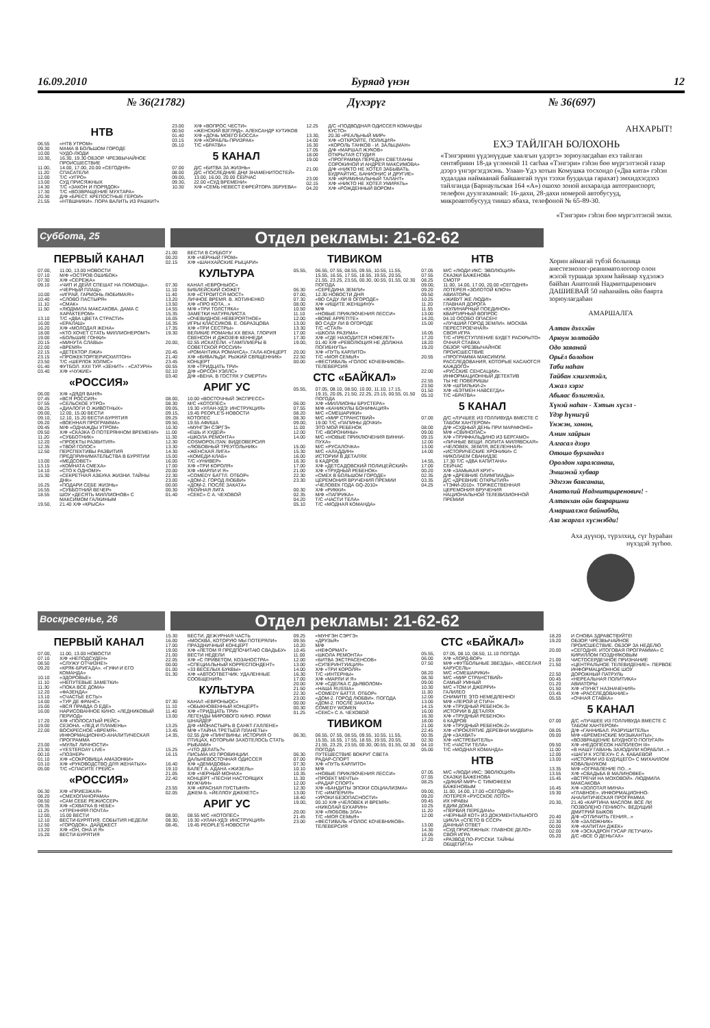16.09.2010 Буряад үнэн 12
№ 36(21782) Дүхэрүг № 36(697)
НТВ
06.55 «НТВ УТРОМ»
09.30 МАМА В БОЛЬШОМ ГОРОДЕ
10.00 ЧУДО-ЛЮДИ
10.30, 16.30, 19.30 ОБЗОР. ЧРЕЗВЫЧАЙНОЕ ПРОИСШЕСТВИЕ
11.00, 14.00, 17.00, 20.00 «СЕГОДНЯ»
11.20 СПАСАТЕЛИ
12.00 Т/С «УГРО»
13.00 СУД ПРИСЯЖНЫХ
14.30 Т/С «ЗАКОН И ПОРЯДОК»
17.30 Т/С «ВОЗВРАЩЕНИЕ МУХТАРА»
20.30 Д/Ф «БРЕСТ. КРЕПОСТНЫЕ ГЕРОИ»
21.55 «НТВШНИКИ». ПОРА ВАЛИТЬ ИЗ РАШКИ?»
23.00 Х/Ф «ВОПРОС ЧЕСТИ»
00.50 «ЖЕНСКИЙ ВЗГЛЯД». АЛЕКСАНДР КУТИКОВ
01.40 Х/Ф «ДОЧЬ МОЕГО БОССА»
03.15 Х/Ф «КОРАБЛЬ-ПРИЗРАК»
05.10 Т/С «БРАТВА»
5 КАНАЛ
07.00 Д/С «БИТВА ЗА ЖИЗНЬ»
08.00 Д/С «ПОСЛЕДНИЕ ДНИ ЗНАМЕНИТОСТЕЙ»
09.00, 13.00, 16.00, 20.00 СЕЙЧАС
09.30, 22.00 «СУД ВРЕМЕНИ»
10.30 Х/Ф «СЕМЬ НЕВЕСТ ЕФРЕЙТОРА ЗБРУЕВА»
12.25 Д/С «ПОДВОДНАЯ ОДИССЕЯ КОМАНДЫ КУСТО»
13.30, 20.30 «РЕАЛЬНЫЙ МИР»
14.00 Х/Ф «ОТКРОЙТЕ, ПОЛИЦИЯ»
16.30 «КОРОЛЬ ТАНКОВ - И. ЗАЛЬЦМАН»
17.05 Д/Ф «МАРШАЛ ЖУКОВ»
18.00 ОТКРЫТАЯ СТУДИЯ
19.00 «ПРОГРАММА ПЕРЕДАЧ СВЕТЛАНЫ СОРОКИНОЙ И АНДРЕЯ МАКСИМОВА»
21.00 Д/Ф «НИКТО НЕ ХОТЕЛ ЗАБЫВАТЬ. БУДРАЙТИС, БАНИОНИС И ДРУГИЕ»
23.00 Х/Ф «КРИМИНАЛЬНЫЙ ТАЛАНТ»
02.15 Х/Ф «НИКТО НЕ ХОТЕЛ УМИРАТЬ»
04.20 Х/Ф «РОЖДЕННЫЙ ВОРОМ»
АНХАРЫТ!
ЕХЭ ТАЙЛГАН БОЛОХОНЬ
«Тэнгэриин үүдэнүүдые хаалгын үдэртэ» зорюулагдаһан ехэ тайлган сентябриин 18-да үглөөнэй 11 сагһаа «Тэнгэри» гэһэн бөө мүргэлтэнэй газар дээрэ үнгэргэгдэхэнь. Улаан-Үдэ хотын Комушка тосхондо («Два кита» гэһэн худалдаа наймаанай байшангай зүүн тээхи буудалда гарахат) эмхидхэгдэхэ тайлганда (Барнаульская 164 «А») ошохо зоной анхаралда автотранспорт, телефон дуулгахамнай: 16-дахи, 28-дахи номерой автобусууд, микроавтобусууд тиишэ ябаха, телефоной № 65-89-30.
«Тэнгэри» гэһэн бөө мүргэлтэнэй эмхи.
Суббота, 25
Отдел рекламы: 21-62-62
ПЕРВЫЙ КАНАЛ
07.00, 11.00, 13.00 НОВОСТИ
07.10 М/Ф «ОСТРОВ ОШИБОК»
07.30 Х/Ф «СЕРЕЖА»
09.10 «ЧИП И ДЕЙЛ СПЕШАТ НА ПОМОЩЬ». «ЧЕРНЫЙ ПЛАЩ»
10.00 «ИГРАЙ, ГАРМОНЬ ЛЮБИМАЯ!»
10.40 «СЛОВО ПАСТЫРЯ»
11.10 «СМАК»
11.50 «ЛЮДМИЛА МАКСАКОВА. ДАМА С ХАРАКТЕРОМ»
13.10 Т/С «ДВА ЦВЕТА СТРАСТИ»
16.00 «ЕРАЛАШ»
16.20 Х/Ф «МОЛОДАЯ ЖЕНА»
18.00 «КТО ХОЧЕТ СТАТЬ МИЛЛИОНЕРОМ?»
19.00 «БОЛЬШИЕ ГОНКИ»
20.15 «МИНУТА СЛАВЫ»
22.00 «ВРЕМЯ»
22.15 «ДЕТЕКТОР ЛЖИ»
23.15 «ПРОЖЕКТОРПЕРИСХИЛТОН»
23.50 Т/С «ШЕРЛОК ХОЛМС»
01.40 ФУТБОЛ. XXII ТУР. «ЗЕНИТ» - «САТУРН»
03.40 Х/Ф «ЧУЖИЕ»
«РОССИЯ»
06.00 Х/Ф «ДЯДЯ ВАНЯ»
07.45 «ВСЯ РОССИЯ»
07.55 «СЕЛЬСКОЕ УТРО»
08.25 «ДИАЛОГИ О ЖИВОТНЫХ»
09.00, 12.00, 15.00 ВЕСТИ
09.10, 12.10, 15.20 ВЕСТИ-БУРЯТИЯ
09.20 «ВОЕННАЯ ПРОГРАММА»
09.45 М/Ф «ОДНАЖДЫ УТРОМ»
09.50 Х/Ф «СКАЗКА О ПОТЕРЯННОМ ВРЕМЕНИ»
11.20 «СУББОТНИК»
12.20 «ПРОЕКТЫ РАЗВИТИЯ»
12.35 «ТВОЙ ГОЛОС»
12.50 ПЕРСПЕКТИВЫ РАЗВИТИЯ ПРЕДПРИНИМАТЕЛЬСТВА В БУРЯТИИ
13.00 «МЕДСОВЕТ»
13.15 «КОМНАТА СМЕХА»
14.10 «СТО К ОДНОМУ»
15.30 «СЕКРЕТНАЯ АЗБУКА ЖИЗНИ. ТАЙНЫ ДНК»
16.25 «ПОДАРИ СЕБЕ ЖИЗНЬ»
16.55 «СУББОТНИЙ ВЕЧЕР»
18.55 ШОУ «ДЕСЯТЬ МИЛЛИОНОВ» С МАКСИМОМ ГАЛКИНЫМ
19.50, 21.40 Х/Ф «КРЫСА»
21.00 ВЕСТИ В СУББОТУ
00.20 Х/Ф «ЧЕРНЫЙ ГРОМ»
02.15 Х/Ф «ШАНХАЙСКИЕ РЫЦАРИ»
КУЛЬТУРА
07.30 КАНАЛ «ЕВРОНЬЮС»
11.10 БИБЛЕЙСКИЙ СЮЖЕТ
11.40 Х/Ф «СТРОИТСЯ МОСТ»
13.20 ЛИЧНОЕ ВРЕМЯ. В. ХОТИНЕНКО
13.50 Х/Ф «ПРО КОТА...»
14.55 М/Ф «ТРИ ТОЛСТЯКА»
15.35 ЗАМЕТКИ НАТУРАЛИСТА
16.05 «ОЧЕВИДНОЕ-НЕВЕРОЯТНОЕ»
16.35 ИГРЫ КЛАССИКОВ. Е. ОБРАЗЦОВА
17.35 Х/Ф «ТРИ СЕСТРЫ»
19.30 ВЕЛИКИЕ РОМАНЫ XX ВЕКА. ГЛОРИЯ СВЕНСОН И ДЖОЗЕФ КЕННЕДИ
20.00, 02.55 ИСКАТЕЛИ. «ТАМПЛИЕРЫ В СОВЕТСКОЙ РОССИИ»
20.45 «РОМАНТИКА РОМАНСА». ГАЛА-КОНЦЕРТ
21.40 Х/Ф «ВИВАЛЬДИ. РЫЖИЙ СВЯЩЕННИК»
23.45 КОНЦЕРТ
00.55 Х/Ф «ТРИДЦАТЬ ТРИ»
02.10 Д/Ф «ОРСОН УЭЛЛС»
03.40 Д/Ф «ВЕНА. В ГОСТЯХ У СМЕРТИ»
АРИГ УС
08.00, 10.00 «ВОСТОЧНЫЙ ЭКСПРЕСС»
08.30 М/С «КОТОПЕС»
09.05, 19.30 «УЛАН-УДЭ: ИНСТРУКЦИЯ»
09.15, 19.45 PEOPLE'S-НОВОСТИ
09.25 КОТОПЕС
09.50, 19.55 АФИША
10.30 «МУНГЭН СЭРГЭ»
11.00 «ЕШЬ И ХУДЕЙ»
11.30 «ШКОЛА РЕМОНТА»
12.30 COSMOPOLITAN: ВИДЕОВЕРСИЯ
13.30 «ЛЮБОВНЫЙ ТРЕУГОЛЬНИК»
14.30 «ЖЕНСКАЯ ЛИГА»
15.00 «КОМЕДИ-КЛАБ»
16.00 Т/С «УНИВЕР»
17.00 Х/Ф «ТРИ КОРОЛЯ»
20.00 Х/Ф «МАРЛИ И Я»
22.30 «COMEDY БАТТЛ. ОТБОР»
23.00 «ДОМ-2. ГОРОД ЛЮБВИ»
00.00 «ДОМ-2. ПОСЛЕ ЗАКАТА»
00.30 УБОЙНАЯ ЛИГА
01.40 «СЕКС» С А. ЧЕХОВОЙ
ТИВИКОМ
05.55, 06.55, 07.55, 08.55, 09.55, 10.55, 11.55, 15.55, 16.55, 17.55, 18.55, 19.55, 20.55, 21.55, 23.25, 23.55, 00.30, 00.55, 01.55, 02.30 ПОГОДА
06.30 «СЕРЕДИНА ЗЕМЛИ»
07.00, 12.30 НОВОСТИ ДНЯ
07.30 «ВО САДУ ЛИ В ОГОРОДЕ»
08.00 Х/Ф «ИЩИТЕ ЖЕНЩИНУ»
10.50 М/Ф
11.10 «НОВЫЕ ПРИКЛЮЧЕНИЯ ЛЕССИ»
12.00 «BONE APPETITE»
13.00 ВО САДУ ЛИ В ОГОРОДЕ
13.30 Т/С «СТАЯ»
17.00 «ШКОЛА РАЗУМА»
17.30 Х/Ф «ГДЕ НАХОДИТСЯ НОФЕЛЕТ»
19.00, 01.40 Х/Ф «РЕВОЛЮЦИЯ НЕ ДОЛЖНА ПОГИБНУТЬ»
20.00 Х/Ф «ПУТЬ КАРЛИТО»
22.50 Т/С «МОЯ СЕМЬЯ»
00.00 «ФЕСТИВАЛЬ «ГОЛОС КОЧЕВНИКОВ». ТЕЛЕВЕРСИЯ
СТС «БАЙКАЛ»
05.55, 07.05, 08.10, 08.50, 10.00, 11.10, 17.15, 19.15, 20.05, 21.50, 22.25, 23.15, 00.55, 01.50 ПОГОДА
06.00 Х/Ф «МИЛЛИОНЫ БРУСТЕРА»
07.55 М/Ф «КАНИКУЛЫ БОНИФАЦИЯ»
08.20 М/С «СМЕШАРИКИ»
08.30 М/С «МИР СТРАНСТВИЙ»
09.00, 19.00 Т/С «ПАПИНЫ ДОЧКИ»
11.00 ЭТО МОЙ РЕБЕНОК
12.00 Т/С «ВОРОНИНЫ»
14.00 М/С «НОВЫЕ ПРИКЛЮЧЕНИЯ ВИННИ-ПУХА»
15.00 М/С «РУСАЛОЧКА»
15.30 М/С «АЛАДДИН»
16.00 ИСТОРИИ В ДЕТАЛЯХ
16.30 6 КАДРОВ
17.00 Х/Ф «ДЕТСАДОВСКИЙ ПОЛИЦЕЙСКИЙ»
21.00 Х/Ф «ТРУДНЫЙ РЕБЕНОК»
22.30 «СМЕХ В БОЛЬШОМ ГОРОДЕ»
23.30 ЦЕРЕМОНИЯ ВРУЧЕНИЯ ПРЕМИИ «ЧЕЛОВЕК ГОДА GQ-2010»
00.30 Х/Ф «РИККИ»
02.35 М/Ф «ПАПРИКА»
04.20 Т/С «ЧАСТИ ТЕЛА»
05.10 Т/С «МОДНАЯ КОМАНДА»
НТВ
07.05 М/С «ЛЮДИ ИКС: ЭВОЛЮЦИЯ»
07.55 СКАЗКИ БАЖЕНОВА
08.25 СМОТР
09.00, 11.00, 14.00, 17.00, 20.00 «СЕГОДНЯ»
09.20 ЛОТЕРЕЯ «ЗОЛОТОЙ КЛЮЧ»
09.50 АВИАТОРЫ
10.25 «ЖИВУТ ЖЕ ЛЮДИ!»
11.20 ГЛАВНАЯ ДОРОГА
11.55 «КУЛИНАРНЫЙ ПОЕДИНОК»
13.00 КВАРТИРНЫЙ ВОПРОС
14.20, 04.10 ОСОБО ОПАСЕН!
15.00 «ЛУЧШИЙ ГОРОД ЗЕМЛИ». МОСКВА ПЕРЕСТРОЕЧНАЯ»
16.05 СВОЯ ИГРА
17.20 Т/С «ПРЕСТУПЛЕНИЕ БУДЕТ РАСКРЫТО»
18.20 ОЧНАЯ СТАВКА
19.20 ОБЗОР. ЧРЕЗВЫЧАЙНОЕ ПРОИСШЕСТВИЕ
20.55 «ПРОГРАММА МАКСИМУМ. РАССЛЕДОВАНИЯ, КОТОРЫЕ КАСАЮТСЯ КАЖДОГО»
22.00 «РУССКИЕ СЕНСАЦИИ». ИНФОРМАЦИОННЫЙ ДЕТЕКТИВ
22.55 ТЫ НЕ ПОВЕРИШЬ!
23.50 Х/Ф «ШПИЛЬКИ-2»
01.50 Х/Ф «БЭТМЕН НАВСЕГДА»
05.10 Т/С «БРАТВА»
5 КАНАЛ
07.00 Д/С «ЛУЧШЕЕ ИЗ ГОЛЛИВУДА ВМЕСТЕ С ТАБОМ ХАНТЕРОМ»
08.00 Д/Ф «СУДНЫЙ ДЕНЬ ПРИ МАРАФОНЕ»
09.00 М/Ф «СВИНОПАС»
09.15 Х/Ф «ТРУФФАЛЬДИНО ИЗ БЕРГАМО»
12.00 «ЛИЧНЫЕ ВЕЩИ. ЛОЛИТА МИЛЯВСКАЯ»
13.00 «ЧЕЛОВЕК, ЗЕМЛЯ, ВСЕЛЕННАЯ»
14.00 «ИСТОРИЧЕСКИЕ ХРОНИКИ» С НИКОЛАЕМ СВАНИДЗЕ
14.55, 17.30 Т/С «ДВА КАПИТАНА»
17.00 СЕЙЧАС
00.20 Х/Ф «ЗАМЫКАЯ КРУГ»
02.35 Д/Ф «ДРЕВНИЕ ОЛИМПИАДЫ»
03.35 Д/С «ДРЕВНИЕ ОТКРЫТИЯ»
04.25 «ТЭФИ-2010». ТОРЖЕСТВЕННАЯ ЦЕРЕМОНИЯ ВРУЧЕНИЯ НАЦИОНАЛЬНОЙ ТЕЛЕВИЗИОННОЙ ПРЕМИИ
Хорин аймагай түбэй больница анестезиолог-реаниматологоор олон жэлэй туршада эрхим һайнаар хүдэлжэ байһан Анатолий Надмитцыренович ДАШИЕВАЙ 50 наһанайнь ойн баярта зорюулагдаһан
АМАРШАЛГА
Алтан дэлхэйн
Арюун золтойдо
Одо заяанай
Орьёл болоһон
Таби наһан
Тайбан хэшэгтэйл,
Ажал хэрэг
Абьяас бэлигтэйл.
Хүнэй наһан - Хэтын хүсэл -
Үдэр һүнигүй
Үнжэн, хонон,
Амин хайрын
Алгасал дээрэ
Отошо бурхандал
Оролдон харалсанаш,
Эмшэнэй хубяар
Эдэгээн баясанаш,
Анатолий Надмитцыренович! -
Алтанхан ойн баяраршни
Амаршалжа байнабди,
Аза жаргал хүсэнэбди!
Аха дүүнэр, түрэлхид, сүг һураһан нүхэдэй зүгһөө.
Воскресенье, 26
Отдел рекламы: 21-62-62
ПЕРВЫЙ КАНАЛ
07.00, 11.00, 13.00 НОВОСТИ
07.10 Х/Ф «НЕПОДСУДЕН»
08.50 «СЛУЖУ ОТЧИЗНЕ!»
09.20 «КРЯК-БРИГАДА». «ГУФИ И ЕГО КОМАНДА»
10.10 «ЗДОРОВЬЕ»
11.10 «НЕПУТЕВЫЕ ЗАМЕТКИ»
11.30 «ПОКА ВСЕ ДОМА»
12.20 «ФАЗЕНДА»
13.10 «СЧАСТЬЕ ЕСТЬ!»
14.00 «ТУР ДЕ ФРАНС»
15.00 «ВСЯ ПРАВДА О ЕДЕ»
16.00 НАРИСОВАННОЕ КИНО. «ЛЕДНИКОВЫЙ ПЕРИОД»
17.20 Х/Ф «ПОЛОСАТЫЙ РЕЙС»
19.00 СЕЗОНА. «ЛЕД И ПЛАМЕНЬ»
22.00 ВОСКРЕСНОЕ «ВРЕМЯ». ИНФОРМАЦИОННО-АНАЛИТИЧЕСКАЯ ПРОГРАММА
23.00 «МУЛЬТ ЛИЧНОСТИ»
23.30 «YESTERDAY LIVE»
00.10 «ПОЗНЕР»
01.10 Х/Ф «СОКРОВИЩА АМАЗОНКИ»
03.10 Х/Ф «РУКОВОДСТВО ДЛЯ ЖЕНАТЫХ»
05.00 Т/С «СПАСИТЕ ГРЕЙС»
«РОССИЯ»
06.30 Х/Ф «ПРИЕЗЖАЯ»
08.20 «СМЕХОПАНОРАМА»
08.50 «САМ СЕБЕ РЕЖИССЕР»
09.35 Х/Ф «СХВАТКА В НЕБЕ»
11.25 «УТРЕННЯЯ ПОЧТА»
12.00, 15.00 ВЕСТИ
12.10 ВЕСТИ-БУРЯТИЯ. СОБЫТИЯ НЕДЕЛИ
12.50 «ГОРОДОК». ДАЙДЖЕСТ
13.20 Х/Ф «ОН, ОНА И Я»
15.20 ВЕСТИ-БУРЯТИЯ
15.30 ВЕСТИ. ДЕЖУРНАЯ ЧАСТЬ
16.00 «МОСКВА, КОТОРУЮ МЫ ПОТЕРЯЛИ»
17.00 ПРАЗДНИЧНЫЙ КОНЦЕРТ
19.00 Х/Ф «ЛЕТОМ Я ПРЕДПОЧИТАЮ СВАДЬБУ»
21.00 ВЕСТИ НЕДЕЛИ
22.05 Х/Ф «С ПРИВЕТОМ, КОЗАНОСТРА»
00.00 «СПЕЦИАЛЬНЫЙ КОРРЕСПОНДЕНТ»
01.00 «33 ВЕСЕЛЫХ БУКВЫ»
01.30 Х/Ф «АВТООТВЕТЧИК: УДАЛЕННЫЕ СООБЩЕНИЯ»
КУЛЬТУРА
07.30 КАНАЛ «ЕВРОНЬЮС»
11.10 «ОБЫКНОВЕННЫЙ КОНЦЕРТ»
11.40 Х/Ф «ТРИДЦАТЬ ТРИ»
13.00 ЛЕГЕНДЫ МИРОВОГО КИНО. РОМИ ШНАЙДЕР
13.25 Д/Ф «МОНАСТЫРЬ В САНКТ-ГАЛЛЕНЕ»
13.45 М/Ф «ТАЙНА ТРЕТЬЕЙ ПЛАНЕТЫ»
14.35, 02.55 Д/Ф «ПИНГВИНЫ. ИСТОРИЯ О ПТИЦАХ, КОТОРЫМ ЗАХОТЕЛОСЬ СТАТЬ РЫБАМИ»
15.25 «ЧТО ДЕЛАТЬ?»
16.15 ПИСЬМА ИЗ ПРОВИНЦИИ. ДАЛЬНЕВОСТОЧНАЯ ОДИССЕЯ
16.40 Х/Ф «ДЕМИДОВЫ»
19.10 БАЛЕТ А. АДАНА «ЖИЗЕЛЬ»
21.05 Х/Ф «ЧЕРНЫЙ МОНАХ»
22.40 КОНЦЕРТ «ПЕСНИ НАСТОЯЩИХ МУЖЧИН»
23.55 Х/Ф «КРАСНАЯ ПУСТЫНЯ»
02.05 ДЖЕМ-5. «ЙЕЛЛОУ ДЖЕКЕТС»
АРИГ УС
08.00, 08.55 М/С «КОТОПЕС»
08.30, 19.30 «УЛАН-УДЭ: ИНСТРУКЦИЯ»
08.45, 19.45 PEOPLE'S-НОВОСТИ
09.25 «МУНГЭН СЭРГЭ»
09.55 «ДРУЗЬЯ»
10.20 М/Ф
10.45 «НЕФОРМАТ»
11.00 «ШКОЛА РЕМОНТА»
12.00 «БИТВА ЭКСТРАСЕНСОВ»
13.00 «СУПЕРИНТУИЦИЯ»
14.00 Х/Ф «ТРИ КОРОЛЯ»
16.30 Т/С «ИНТЕРНЫ»
17.00 Х/Ф «МАРЛИ И Я»
20.00 Х/Ф «СДЕЛКА С ДЬЯВОЛОМ»
21.50 «НАША RUSSIA»
22.30 «COMEDY БАТТЛ. ОТБОР»
23.00 «ДОМ-2. ГОРОД ЛЮБВИ». ПОГОДА
00.00 «ДОМ-2. ПОСЛЕ ЗАКАТА»
00.30 COMEDY WOMEN
01.25 «СЕКС» С А. ЧЕХОВОЙ
ТИВИКОМ
06.30, 06.55, 07.55, 08.55, 09.55, 10.55, 11.55, 15.55, 16.55, 17.55, 18.55, 19.55, 20.55, 21.55, 23.25, 23.55, 00.30, 00.55, 01.55, 02.30 ПОГОДА
06.30 ПУТЕШЕСТВИЕ ВОКРУГ СВЕТА
07.00 РАДАР-СПОРТ
07.30 Х/Ф «ПУТЬ КАРЛИТО»
10.10 М/Ф
10.35 «НОВЫЕ ПРИКЛЮЧЕНИЯ ЛЕССИ»
11.30 «ПРОЕКТ МЕЧТЫ»
12.00 «РАДАР СПОРТ»
12.30 Х/Ф «БАНДИТЫ ЭПОХИ СОЦИАЛИЗМА»
13.00 Т/С «ИМПЕРИЯ»
18.40 «УРОКИ БЕЗОПАСНОСТИ»
19.00, 00.10 Х/Ф «ЧЕЛОВЕК И ВРЕМЯ»: «НИКОЛАЙ БУХАРИН»
20.00 Х/Ф «ЛЮБОВЬ ЗЛА»
21.45 Т/С «МОЯ СЕМЬЯ»
23.00 «ФЕСТИВАЛЬ «ГОЛОС КОЧЕВНИКОВ». ТЕЛЕВЕРСИЯ
СТС «БАЙКАЛ»
05.55, 07.05, 08.10, 08.50, 11.10 ПОГОДА
06.00 Х/Ф «ЛОРД-ВОР»
07.50 М/Ф «ФУТБОЛЬНЫЕ ЗВЕЗДЫ», «ВЕСЕЛАЯ КАРУСЕЛЬ»
08.20 М/С «СМЕШАРИКИ»
08.30 М/С «МИР СТРАНСТВИЙ»
09.00 САМЫЙ УМНЫЙ
10.30 М/С «ТОМ И ДЖЕРРИ»
11.00 ГАЛИЛЕО
12.00 СНИМИТЕ ЭТО НЕМЕДЛЕННО!
13.00 М/Ф «ЛЕРОЙ И СТИЧ»
14.15 Х/Ф «ТРУДНЫЙ РЕБЕНОК-3»
16.00 ИСТОРИИ В ДЕТАЛЯХ
16.30 Х/Ф «ТРУДНЫЙ РЕБЕНОК»
18.00 6 КАДРОВ
21.00 Х/Ф «ТРУДНЫЙ РЕБЕНОК-2»
22.45 Х/Ф «ПРОКЛЯТИЕ ДЕРЕВНИ МИДВИЧ»
00.35 Д/Ф «ЗАХВАТ»
02.30 Х/Ф «ИСТРЕБИТЕЛЬ»
04.10 Т/С «ЧАСТИ ТЕЛА»
05.00 Т/С «МОДНАЯ КОМАНДА»
НТВ
07.05 М/С «ЛЮДИ ИКС: ЭВОЛЮЦИЯ»
07.55 СКАЗКИ БАЖЕНОВА
08.25 «ДИКИЙ МИР» С ТИМОФЕЕМ БАЖЕНОВЫМ
09.00, 11.00, 14.00, 17.00 «СЕГОДНЯ»
09.20 ЛОТЕРЕЯ «РУССКОЕ ЛОТО»
09.45 ИХ НРАВЫ
10.25 ЕДИМ ДОМА
11.20 «ПЕРВАЯ ПЕРЕДАЧА»
12.00 «ЧЕРНЫЙ КОТ» ИЗ ДОКУМЕНТАЛЬНОГО ЦИКЛА «СПЕТО В СССР»
13.00 ДАЧНЫЙ ОТВЕТ
14.30 «СУД ПРИСЯЖНЫХ: ГЛАВНОЕ ДЕЛО»
16.05 СВОЯ ИГРА
17.20 «РАЗВОД ПО-РУССКИ. ТАЙНЫ ОБЩЕПИТА»
18.20 И СНОВА ЗДРАВСТВУЙТЕ!
19.20 ОБЗОР. ЧРЕЗВЫЧАЙНОЕ ПРОИСШЕСТВИЕ. ОБЗОР ЗА НЕДЕЛЮ
20.00 «СЕГОДНЯ. ИТОГОВАЯ ПРОГРАММА» С КИРИЛЛОМ ПОЗДНЯКОВЫМ
21.00 ЧИСТОСЕРДЕЧНОЕ ПРИЗНАНИЕ
21.50 «ЦЕНТРАЛЬНОЕ ТЕЛЕВИДЕНИЕ». ПЕРВОЕ ИНФОРМАЦИОННОЕ ШОУ
22.50 ДОРОЖНЫЙ ПАТРУЛЬ
00.45 «НЕРЕАЛЬНАЯ ПОЛИТИКА»
01.20 АВИАТОРЫ
01.50 Х/Ф «ПУНКТ НАЗНАЧЕНИЯ»
03.45 Х/Ф «РАССЛЕДОВАНИЕ»
05.55 «ОЧНАЯ СТАВКА»
5 КАНАЛ
07.00 Д/С «ЛУЧШЕЕ ИЗ ГОЛЛИВУДА ВМЕСТЕ С ТАБОМ ХАНТЕРОМ»
08.05 Д/Ф «ГАННИБАЛ. РАЗРУШИТЕЛЬ»
09.00 М/Ф «БРЕМЕНСКИЕ МУЗЫКАНТЫ», «ВОЗВРАЩЕНИЕ БЛУДНОГО ПОПУГАЯ»
09.50 Х/Ф «НЕДОПЁСОК НАПОЛЕОН III»
11.00 «В НАШУ ГАВАНЬ ЗАХОДИЛИ КОРАБЛИ...»
12.00 «ШАГИ К УСПЕХУ» С А. КАБАЕВОЙ
13.00 «ИСТОРИИ ИЗ БУДУЩЕГО» С МИХАИЛОМ КОВАЛЬЧУКОМ
13.35 М/Ф «ОГРАБЛЕНИЕ ПО...»
13.55 Х/Ф «СВАДЬБА В МАЛИНОВКЕ»
15.45 «ВСТРЕЧИ НА МОХОВОЙ». ЛЮДМИЛА МАКСАКОВА
16.45 Х/Ф «ЗОЛОТАЯ МИНА»
19.30 «ГЛАВНОЕ». ИНФОРМАЦИОННО-АНАЛИТИЧЕСКАЯ ПРОГРАММА
20.30, 21.40 «КАРТИНА МАСЛОМ. ВСЁ ЛИ ПОЗВОЛЕНО ГЕНИЮ?». ВЕДУЩИЙ ДМИТРИЙ БЫКОВ
20.40 Д/Ф «ОТЛИЧИТЬ ГЕНИЯ...»
22.30 Х/Ф «ЗАЛОЖНИК»
00.00 Х/Ф «КАПИТАН ДЖЕК»
02.00 Х/Ф «ЭСКАДРОН ГУСАР ЛЕТУЧИХ»
05.20 Д/С «ВСЕ О ДЕНЬГАХ»